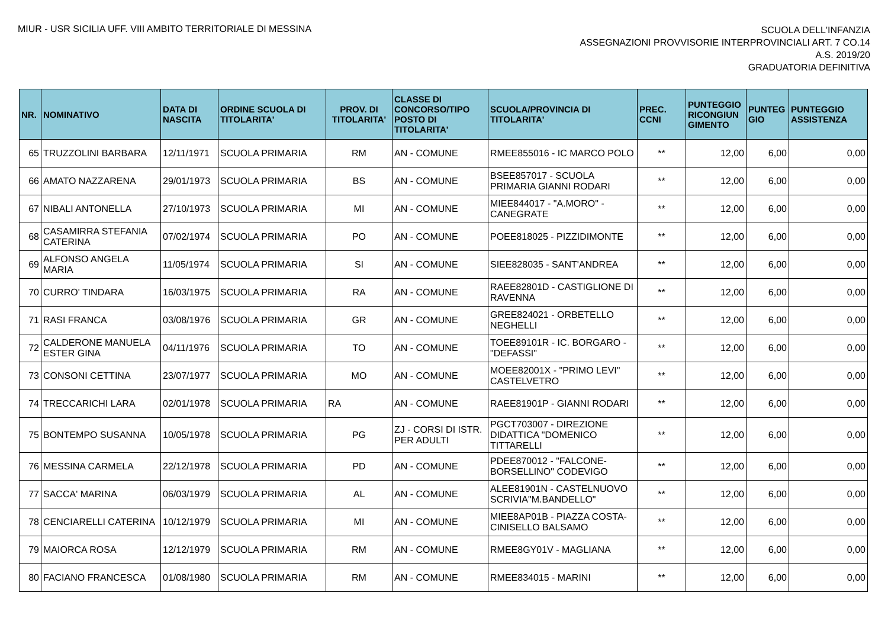MIUR - USR SICILIA UFF. VIII AMBITO TERRITORIALE DI MESSINA
SCUOLA DELL'INFANZIA
ASSEGNAZIONI PROVVISORIE INTERPROVINCIALI ART. 7 CO.14
A.S. 2019/20
GRADUATORIA DEFINITIVA
| NR. | NOMINATIVO | DATA DI NASCITA | ORDINE SCUOLA DI TITOLARITA' | PROV. DI TITOLARITA' | CLASSE DI CONCORSO/TIPO POSTO DI TITOLARITA' | SCUOLA/PROVINCIA DI TITOLARITA' | PREC. CCNI | PUNTEGGIO RICONGIUN GIMENTO | PUNTEG GIO | PUNTEGGIO ASSISTENZA |
| --- | --- | --- | --- | --- | --- | --- | --- | --- | --- | --- |
| 65 | TRUZZOLINI BARBARA | 12/11/1971 | SCUOLA PRIMARIA | RM | AN - COMUNE | RMEE855016 - IC MARCO POLO | ** | 12,00 | 6,00 | 0,00 |
| 66 | AMATO NAZZARENA | 29/01/1973 | SCUOLA PRIMARIA | BS | AN - COMUNE | BSEE857017 - SCUOLA PRIMARIA GIANNI RODARI | ** | 12,00 | 6,00 | 0,00 |
| 67 | NIBALI ANTONELLA | 27/10/1973 | SCUOLA PRIMARIA | MI | AN - COMUNE | MIEE844017 - "A.MORO" - CANEGRATE | ** | 12,00 | 6,00 | 0,00 |
| 68 | CASAMIRRA STEFANIA CATERINA | 07/02/1974 | SCUOLA PRIMARIA | PO | AN - COMUNE | POEE818025 - PIZZIDIMONTE | ** | 12,00 | 6,00 | 0,00 |
| 69 | ALFONSO ANGELA MARIA | 11/05/1974 | SCUOLA PRIMARIA | SI | AN - COMUNE | SIEE828035 - SANT'ANDREA | ** | 12,00 | 6,00 | 0,00 |
| 70 | CURRO' TINDARA | 16/03/1975 | SCUOLA PRIMARIA | RA | AN - COMUNE | RAEE82801D - CASTIGLIONE DI RAVENNA | ** | 12,00 | 6,00 | 0,00 |
| 71 | RASI FRANCA | 03/08/1976 | SCUOLA PRIMARIA | GR | AN - COMUNE | GREE824021 - ORBETELLO NEGHELLI | ** | 12,00 | 6,00 | 0,00 |
| 72 | CALDERONE MANUELA ESTER GINA | 04/11/1976 | SCUOLA PRIMARIA | TO | AN - COMUNE | TOEE89101R - IC. BORGARO - "DEFASSI" | ** | 12,00 | 6,00 | 0,00 |
| 73 | CONSONI CETTINA | 23/07/1977 | SCUOLA PRIMARIA | MO | AN - COMUNE | MOEE82001X - "PRIMO LEVI" CASTELVETRO | ** | 12,00 | 6,00 | 0,00 |
| 74 | TRECCARICHI LARA | 02/01/1978 | SCUOLA PRIMARIA | RA | AN - COMUNE | RAEE81901P - GIANNI RODARI | ** | 12,00 | 6,00 | 0,00 |
| 75 | BONTEMPO SUSANNA | 10/05/1978 | SCUOLA PRIMARIA | PG | ZJ - CORSI DI ISTR. PER ADULTI | PGCT703007 - DIREZIONE DIDATTICA "DOMENICO TITTARELLI | ** | 12,00 | 6,00 | 0,00 |
| 76 | MESSINA CARMELA | 22/12/1978 | SCUOLA PRIMARIA | PD | AN - COMUNE | PDEE870012 - "FALCONE-BORSELLINO" CODEVIGO | ** | 12,00 | 6,00 | 0,00 |
| 77 | SACCA' MARINA | 06/03/1979 | SCUOLA PRIMARIA | AL | AN - COMUNE | ALEE81901N - CASTELNUOVO SCRIVIA"M.BANDELLO" | ** | 12,00 | 6,00 | 0,00 |
| 78 | CENCIARELLI CATERINA | 10/12/1979 | SCUOLA PRIMARIA | MI | AN - COMUNE | MIEE8AP01B - PIAZZA COSTA-CINISELLO BALSAMO | ** | 12,00 | 6,00 | 0,00 |
| 79 | MAIORCA ROSA | 12/12/1979 | SCUOLA PRIMARIA | RM | AN - COMUNE | RMEE8GY01V - MAGLIANA | ** | 12,00 | 6,00 | 0,00 |
| 80 | FACIANO FRANCESCA | 01/08/1980 | SCUOLA PRIMARIA | RM | AN - COMUNE | RMEE834015 - MARINI | ** | 12,00 | 6,00 | 0,00 |